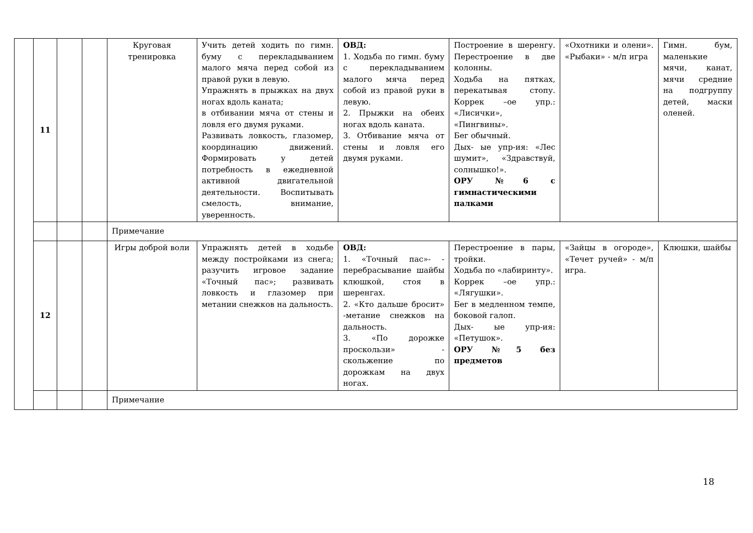| | 11 | | | Круговая тренировка | Учить детей ходить по гимн. буму с перекладыванием малого мяча перед собой из правой руки в левую. Упражнять в прыжках на двух ногах вдоль каната; в отбивании мяча от стены и ловля его двумя руками. Развивать ловкость, глазомер, координацию движений. Формировать у детей потребность в ежедневной активной двигательной деятельности. Воспитывать смелость, внимание, уверенность. | ОВД: 1. Ходьба по гимн. буму с перекладыванием малого мяча перед собой из правой руки в левую. 2. Прыжки на обеих ногах вдоль каната. 3. Отбивание мяча от стены и ловля его двумя руками. | Построение в шеренгу. Перестроение в две колонны. Ходьба на пятках, перекатывая стопу. Коррек –ое упр.: «Лисички», «Пингвины». Бег обычный. Дых- ые упр-ия: «Лес шумит», «Здравствуй, солнышко!». ОРУ №6 с гимнастическими палками | «Охотники и олени». «Рыбаки» - м/п игра | Гимн. бум, маленькие мячи, канат, мячи средние на подгруппу детей, маски оленей. |
| | | | | Примечание | | | | | |
| | 12 | | | Игры доброй воли | Упражнять детей в ходьбе между постройками из снега; разучить игровое задание «Точный пас»; развивать ловкость и глазомер при метании снежков на дальность. | ОВД: 1. «Точный пас»- - перебрасывание шайбы клюшкой, стоя в шеренгах. 2. «Кто дальше бросит» -метание снежков на дальность. 3. «По дорожке проскользи» - скольжение по дорожкам на двух ногах. | Перестроение в пары, тройки. Ходьба по «лабиринту». Коррек –ое упр.: «Лягушки». Бег в медленном темпе, боковой галоп. Дых- ые упр-ия: «Петушок». ОРУ №5 без предметов | «Зайцы в огороде», «Течет ручей» - м/п игра. | Клюшки, шайбы |
| | | | | Примечание | | | | | |
18